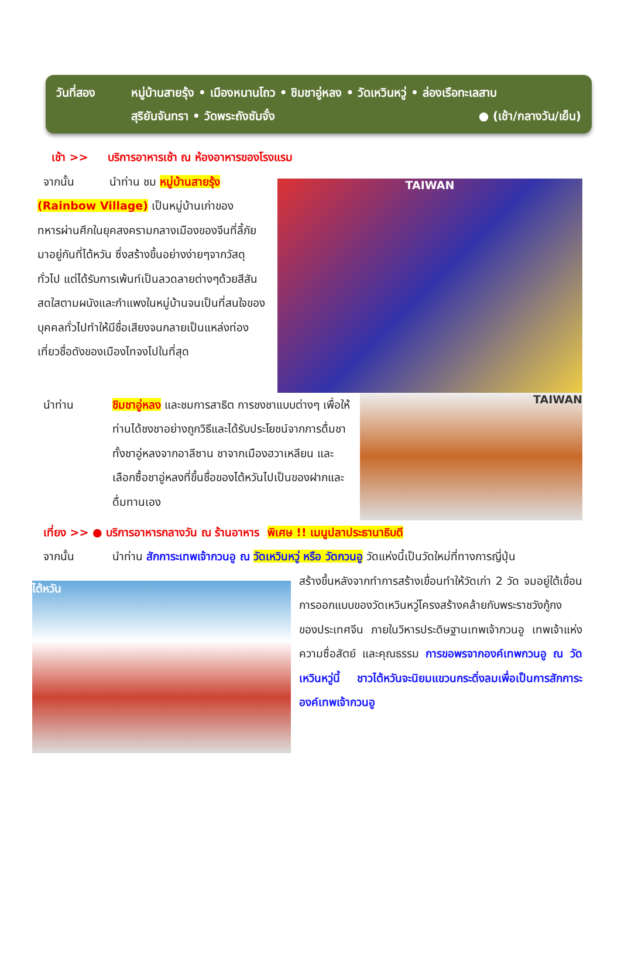วันที่สอง หมู่บ้านสายรุ้ง • เมืองหนานโถว • ชิมชาอู่หลง • วัดเหวินหวู่ • ล่องเรือทะเลสาบ
สุริยันจันทรา • วัดพระถังซัมจั๋ง ● (เช้า/กลางวัน/เย็น)
เช้า >> บริการอาหารเช้า ณ ห้องอาหารของโรงแรม
จากนั้น นำท่าน ชม หมู่บ้านสายรุ้ง
(Rainbow Village) เป็นหมู่บ้านเก่าของทหารผ่านศึกในยุคสงครามกลางเมืองของจีนที่ลี้ภัยมาอยู่กันที่ไต้หวัน ซึ่งสร้างขึ้นอย่างง่ายๆจากวัสดุทั่วไป แต่ได้รับการเพ้นท์เป็นลวดลายต่างๆด้วยสีสันสดใสตามผนังและกำแพงในหมู่บ้านจนเป็นที่สนใจของบุคคลทั่วไปทำให้มีชื่อเสียงจนกลายเป็นแหล่งท่องเที่ยวชื่อดังของเมืองไทจงไปในที่สุด
TAIWAN
นำท่าน
ชิมชาอู่หลง และชมการสาธิต การชงชาแบบต่างๆ เพื่อให้ท่านได้ชงชาอย่างถูกวิธีและได้รับประโยชน์จากการดื่มชา ทั้งชาอู่หลงจากอาลีซาน ชาจากเมืองฮวาเหลียน และเลือกซื้อชาอู่หลงที่ขึ้นชื่อของไต้หวันไปเป็นของฝากและดื่มทานเอง
TAIWAN
เที่ยง >> ● บริการอาหารกลางวัน ณ ร้านอาหาร พิเศษ !! เมนูปลาประธานาธิบดี
จากนั้น นำท่าน สักการะเทพเจ้ากวนอู ณ วัดเหวินหวู่ หรือ วัดกวนอู วัดแห่งนี้เป็นวัดใหม่ที่ทางการญี่ปุ่น
ไต้หวัน
สร้างขึ้นหลังจากทำการสร้างเขื่อนทำให้วัดเก่า 2 วัด จมอยู่ใต้เขื่อน การออกแบบของวัดเหวินหวู่โครงสร้างคล้ายกับพระราชวังกู้กง ของประเทศจีน ภายในวิหารประดิษฐานเทพเจ้ากวนอู เทพเจ้าแห่งความซื่อสัตย์ และคุณธรรม การขอพรจากองค์เทพกวนอู ณ วัด เหวินหวู่นี้ ชาวไต้หวันจะนิยมแขวนกระดิ่งลมเพื่อเป็นการสักการะองค์เทพเจ้ากวนอู